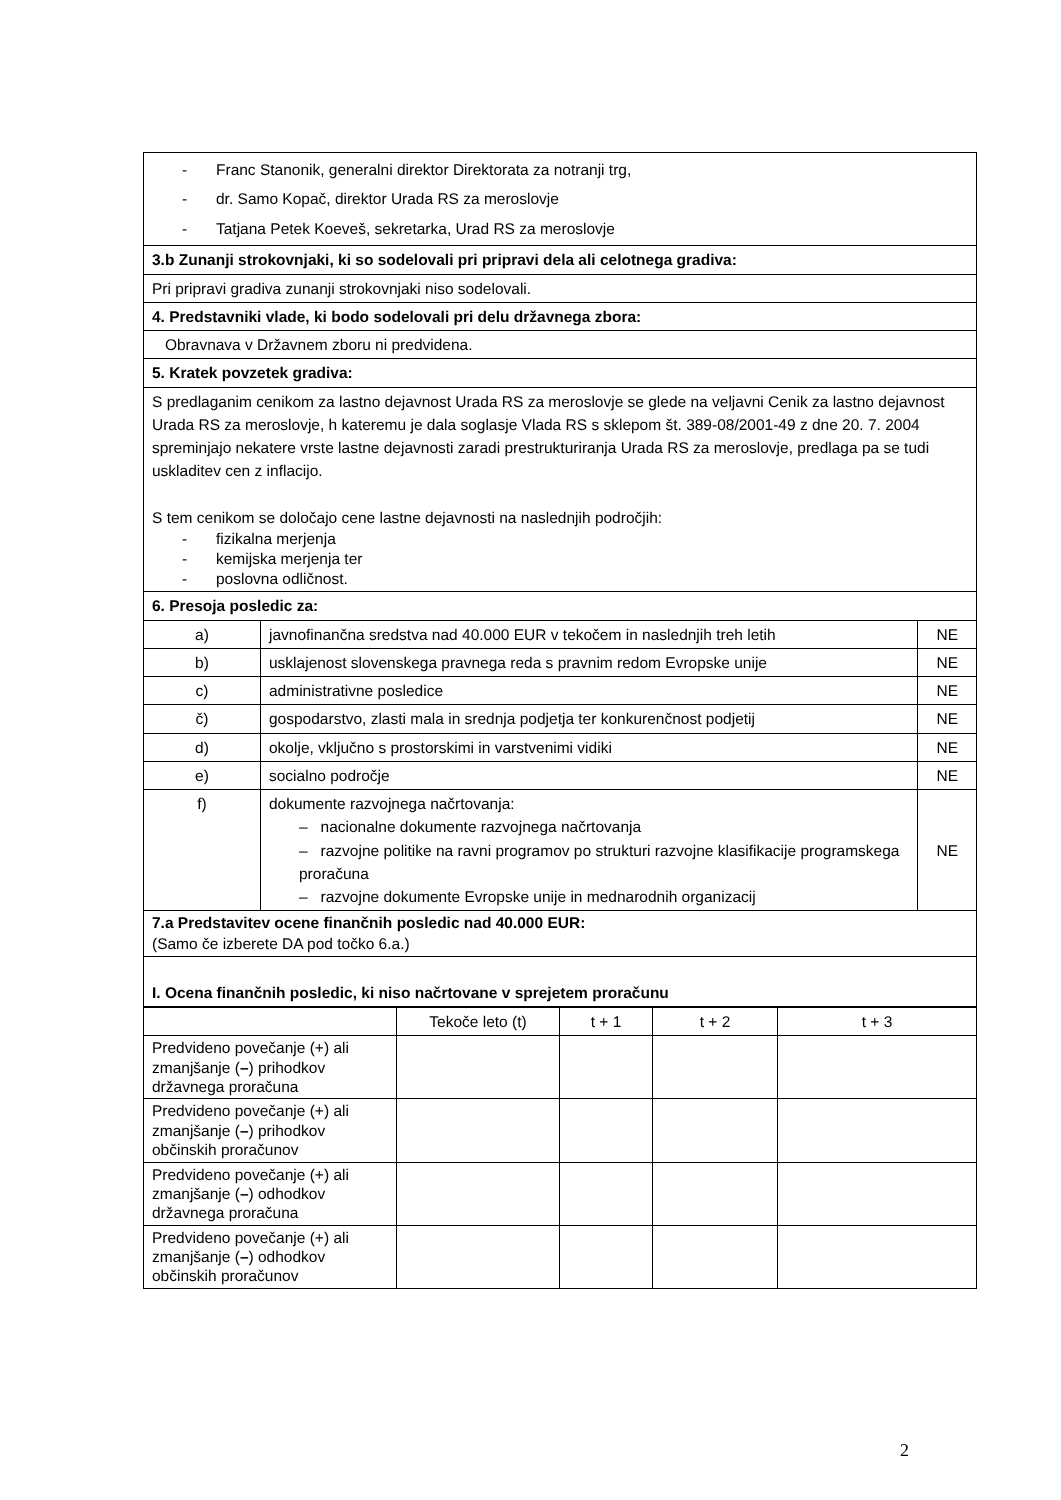| - Franc Stanonik, generalni direktor Direktorata za notranji trg, - dr. Samo Kopač, direktor Urada RS za meroslovje - Tatjana Petek Koeveš, sekretarka, Urad RS za meroslovje | | |
| 3.b Zunanji strokovnjaki, ki so sodelovali pri pripravi dela ali celotnega gradiva: | | |
| Pri pripravi gradiva zunanji strokovnjaki niso sodelovali. | | |
| 4. Predstavniki vlade, ki bodo sodelovali pri delu državnega zbora: | | |
| Obravnava v Državnem zboru ni predvidena. | | |
| 5. Kratek povzetek gradiva: | | |
| S predlaganim cenikom za lastno dejavnost Urada RS za meroslovje se glede na veljavni Cenik za lastno dejavnost Urada RS za meroslovje, h kateremu je dala soglasje Vlada RS s sklepom št. 389-08/2001-49 z dne 20. 7. 2004 spreminjajo nekatere vrste lastne dejavnosti zaradi prestrukturiranja Urada RS za meroslovje, predlaga pa se tudi uskladitev cen z inflacijo. S tem cenikom se določajo cene lastne dejavnosti na naslednjih področjih: - fizikalna merjenja - kemijska merjenja ter - poslovna odličnost. | | |
| 6. Presoja posledic za: | | |
| a) | javnofinančna sredstva nad 40.000 EUR v tekočem in naslednjih treh letih | NE |
| b) | usklajenost slovenskega pravnega reda s pravnim redom Evropske unije | NE |
| c) | administrativne posledice | NE |
| č) | gospodarstvo, zlasti mala in srednja podjetja ter konkurenčnost podjetij | NE |
| d) | okolje, vključno s prostorskimi in varstvenimi vidiki | NE |
| e) | socialno področje | NE |
| f) | dokumente razvojnega načrtovanja: – nacionalne dokumente razvojnega načrtovanja – razvojne politike na ravni programov po strukturi razvojne klasifikacije programskega proračuna – razvojne dokumente Evropske unije in mednarodnih organizacij | NE |
| 7.a Predstavitev ocene finančnih posledic nad 40.000 EUR: (Samo če izberete DA pod točko 6.a.) | | |
| I. Ocena finančnih posledic, ki niso načrtovane v sprejetem proračunu | | |
| | Tekoče leto (t) | t + 1 | t + 2 | t + 3 |
| --- | --- | --- | --- | --- |
| Predvideno povečanje (+) ali zmanjšanje ( – ) prihodkov državnega proračuna | | | | |
| Predvideno povečanje (+) ali zmanjšanje ( – ) prihodkov občinskih proračunov | | | | |
| Predvideno povečanje (+) ali zmanjšanje ( – ) odhodkov državnega proračuna | | | | |
| Predvideno povečanje (+) ali zmanjšanje ( – ) odhodkov občinskih proračunov | | | | |
2